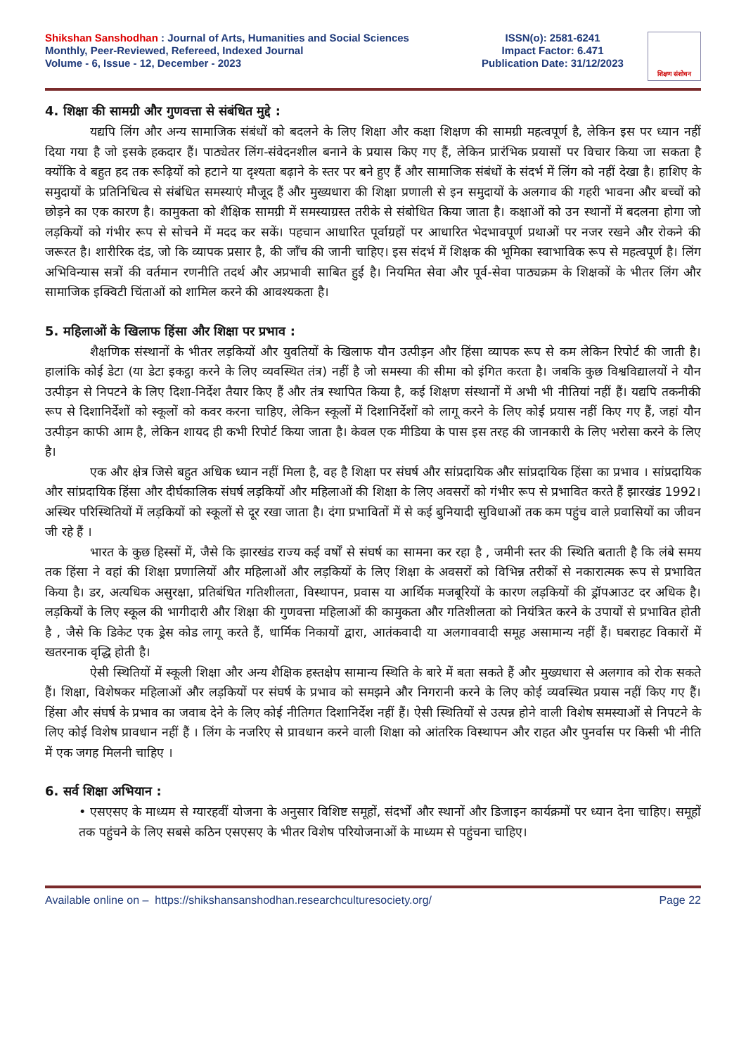Shikshan Sanshodhan : Journal of Arts, Humanities and Social Sciences
Monthly, Peer-Reviewed, Refereed, Indexed Journal
Volume - 6, Issue - 12, December - 2023
ISSN(o): 2581-6241
Impact Factor: 6.471
Publication Date: 31/12/2023
शिक्षण संशोधन
4. शिक्षा की सामग्री और गुणवत्ता से संबंधित मुद्दे :
यद्यपि लिंग और अन्य सामाजिक संबंधों को बदलने के लिए शिक्षा और कक्षा शिक्षण की सामग्री महत्वपूर्ण है, लेकिन इस पर ध्यान नहीं दिया गया है जो इसके हकदार हैं। पाठ्येतर लिंग-संवेदनशील बनाने के प्रयास किए गए हैं, लेकिन प्रारंभिक प्रयासों पर विचार किया जा सकता है क्योंकि वे बहुत हद तक रूढ़ियों को हटाने या दृश्यता बढ़ाने के स्तर पर बने हुए हैं और सामाजिक संबंधों के संदर्भ में लिंग को नहीं देखा है। हाशिए के समुदायों के प्रतिनिधित्व से संबंधित समस्याएं मौजूद हैं और मुख्यधारा की शिक्षा प्रणाली से इन समुदायों के अलगाव की गहरी भावना और बच्चों को छोड़ने का एक कारण है। कामुकता को शैक्षिक सामग्री में समस्याग्रस्त तरीके से संबोधित किया जाता है। कक्षाओं को उन स्थानों में बदलना होगा जो लड़कियों को गंभीर रूप से सोचने में मदद कर सकें। पहचान आधारित पूर्वाग्रहों पर आधारित भेदभावपूर्ण प्रथाओं पर नजर रखने और रोकने की जरूरत है। शारीरिक दंड, जो कि व्यापक प्रसार है, की जाँच की जानी चाहिए। इस संदर्भ में शिक्षक की भूमिका स्वाभाविक रूप से महत्वपूर्ण है। लिंग अभिविन्यास सत्रों की वर्तमान रणनीति तदर्थ और अप्रभावी साबित हुई है। नियमित सेवा और पूर्व-सेवा पाठ्यक्रम के शिक्षकों के भीतर लिंग और सामाजिक इक्विटी चिंताओं को शामिल करने की आवश्यकता है।
5. महिलाओं के खिलाफ हिंसा और शिक्षा पर प्रभाव :
शैक्षणिक संस्थानों के भीतर लड़कियों और युवतियों के खिलाफ यौन उत्पीड़न और हिंसा व्यापक रूप से कम लेकिन रिपोर्ट की जाती है। हालांकि कोई डेटा (या डेटा इकट्ठा करने के लिए व्यवस्थित तंत्र) नहीं है जो समस्या की सीमा को इंगित करता है। जबकि कुछ विश्वविद्यालयों ने यौन उत्पीड़न से निपटने के लिए दिशा-निर्देश तैयार किए हैं और तंत्र स्थापित किया है, कई शिक्षण संस्थानों में अभी भी नीतियां नहीं हैं। यद्यपि तकनीकी रूप से दिशानिर्देशों को स्कूलों को कवर करना चाहिए, लेकिन स्कूलों में दिशानिर्देशों को लागू करने के लिए कोई प्रयास नहीं किए गए हैं, जहां यौन उत्पीड़न काफी आम है, लेकिन शायद ही कभी रिपोर्ट किया जाता है। केवल एक मीडिया के पास इस तरह की जानकारी के लिए भरोसा करने के लिए है।
एक और क्षेत्र जिसे बहुत अधिक ध्यान नहीं मिला है, वह है शिक्षा पर संघर्ष और सांप्रदायिक और सांप्रदायिक हिंसा का प्रभाव । सांप्रदायिक और सांप्रदायिक हिंसा और दीर्घकालिक संघर्ष लड़कियों और महिलाओं की शिक्षा के लिए अवसरों को गंभीर रूप से प्रभावित करते हैं झारखंड 1992। अस्थिर परिस्थितियों में लड़कियों को स्कूलों से दूर रखा जाता है। दंगा प्रभावितों में से कई बुनियादी सुविधाओं तक कम पहुंच वाले प्रवासियों का जीवन जी रहे हैं ।
भारत के कुछ हिस्सों में, जैसे कि झारखंड राज्य कई वर्षों से संघर्ष का सामना कर रहा है , जमीनी स्तर की स्थिति बताती है कि लंबे समय तक हिंसा ने वहां की शिक्षा प्रणालियों और महिलाओं और लड़कियों के लिए शिक्षा के अवसरों को विभिन्न तरीकों से नकारात्मक रूप से प्रभावित किया है। डर, अत्यधिक असुरक्षा, प्रतिबंधित गतिशीलता, विस्थापन, प्रवास या आर्थिक मजबूरियों के कारण लड़कियों की ड्रॉपआउट दर अधिक है। लड़कियों के लिए स्कूल की भागीदारी और शिक्षा की गुणवत्ता महिलाओं की कामुकता और गतिशीलता को नियंत्रित करने के उपायों से प्रभावित होती है , जैसे कि डिकेट एक ड्रेस कोड लागू करते हैं, धार्मिक निकायों द्वारा, आतंकवादी या अलगाववादी समूह असामान्य नहीं हैं। घबराहट विकारों में खतरनाक वृद्धि होती है।
ऐसी स्थितियों में स्कूली शिक्षा और अन्य शैक्षिक हस्तक्षेप सामान्य स्थिति के बारे में बता सकते हैं और मुख्यधारा से अलगाव को रोक सकते हैं। शिक्षा, विशेषकर महिलाओं और लड़कियों पर संघर्ष के प्रभाव को समझने और निगरानी करने के लिए कोई व्यवस्थित प्रयास नहीं किए गए हैं। हिंसा और संघर्ष के प्रभाव का जवाब देने के लिए कोई नीतिगत दिशानिर्देश नहीं हैं। ऐसी स्थितियों से उत्पन्न होने वाली विशेष समस्याओं से निपटने के लिए कोई विशेष प्रावधान नहीं हैं । लिंग के नजरिए से प्रावधान करने वाली शिक्षा को आंतरिक विस्थापन और राहत और पुनर्वास पर किसी भी नीति में एक जगह मिलनी चाहिए ।
6. सर्व शिक्षा अभियान :
• एसएसए के माध्यम से ग्यारहवीं योजना के अनुसार विशिष्ट समूहों, संदर्भों और स्थानों और डिजाइन कार्यक्रमों पर ध्यान देना चाहिए। समूहों तक पहुंचने के लिए सबसे कठिन एसएसए के भीतर विशेष परियोजनाओं के माध्यम से पहुंचना चाहिए।
Available online on – https://shikshansanshodhan.researchculturesociety.org/ Page 22